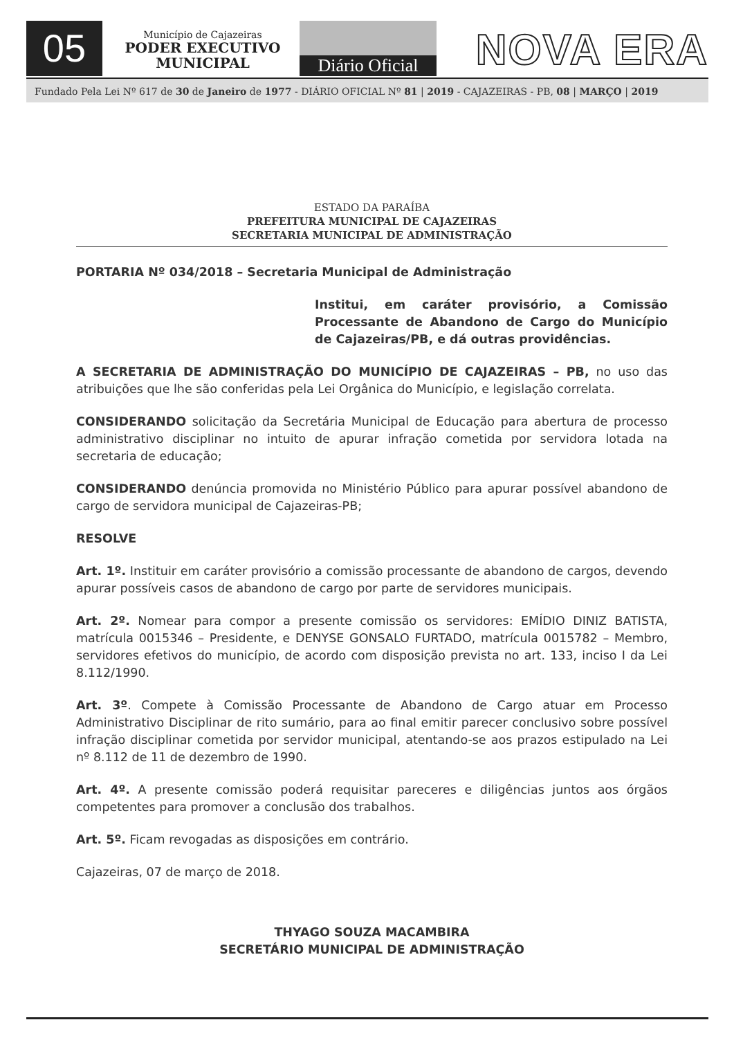05
Município de Cajazeiras
PODER EXECUTIVO
MUNICIPAL
Diário Oficial NOVA ERA
Fundado Pela Lei Nº 617 de 30 de Janeiro de 1977 - DIÁRIO OFICIAL Nº 81 | 2019 - CAJAZEIRAS - PB, 08 | MARÇO | 2019
ESTADO DA PARAÍBA
PREFEITURA MUNICIPAL DE CAJAZEIRAS
SECRETARIA MUNICIPAL DE ADMINISTRAÇÃO
PORTARIA Nº 034/2018 – Secretaria Municipal de Administração
Institui, em caráter provisório, a Comissão Processante de Abandono de Cargo do Município de Cajazeiras/PB, e dá outras providências.
A SECRETARIA DE ADMINISTRAÇÃO DO MUNICÍPIO DE CAJAZEIRAS – PB, no uso das atribuições que lhe são conferidas pela Lei Orgânica do Município, e legislação correlata.
CONSIDERANDO solicitação da Secretária Municipal de Educação para abertura de processo administrativo disciplinar no intuito de apurar infração cometida por servidora lotada na secretaria de educação;
CONSIDERANDO denúncia promovida no Ministério Público para apurar possível abandono de cargo de servidora municipal de Cajazeiras-PB;
RESOLVE
Art. 1º. Instituir em caráter provisório a comissão processante de abandono de cargos, devendo apurar possíveis casos de abandono de cargo por parte de servidores municipais.
Art. 2º. Nomear para compor a presente comissão os servidores: EMÍDIO DINIZ BATISTA, matrícula 0015346 – Presidente, e DENYSE GONSALO FURTADO, matrícula 0015782 – Membro, servidores efetivos do município, de acordo com disposição prevista no art. 133, inciso I da Lei 8.112/1990.
Art. 3º. Compete à Comissão Processante de Abandono de Cargo atuar em Processo Administrativo Disciplinar de rito sumário, para ao final emitir parecer conclusivo sobre possível infração disciplinar cometida por servidor municipal, atentando-se aos prazos estipulado na Lei nº 8.112 de 11 de dezembro de 1990.
Art. 4º. A presente comissão poderá requisitar pareceres e diligências juntos aos órgãos competentes para promover a conclusão dos trabalhos.
Art. 5º. Ficam revogadas as disposições em contrário.
Cajazeiras, 07 de março de 2018.
THYAGO SOUZA MACAMBIRA
SECRETÁRIO MUNICIPAL DE ADMINISTRAÇÃO